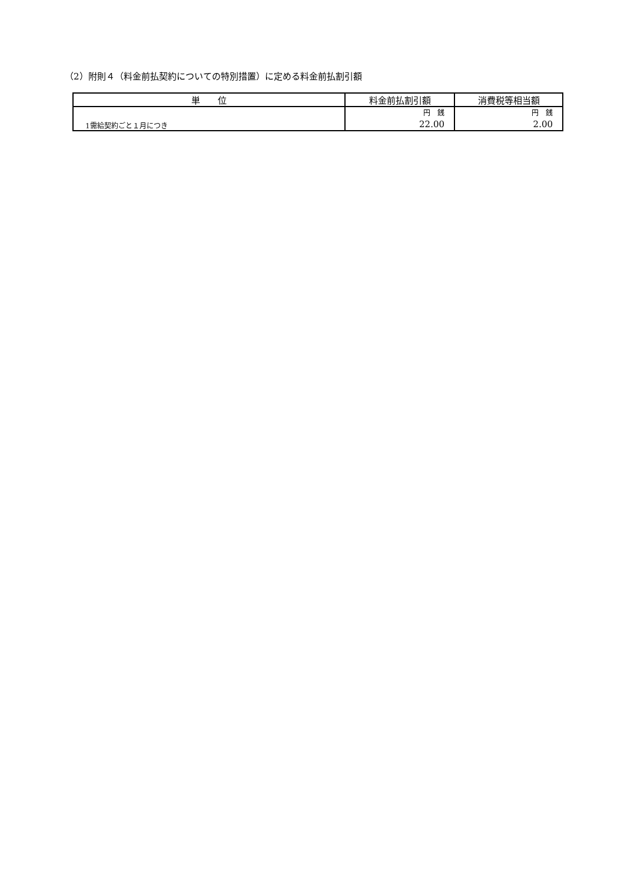（2）附則４（料金前払契約についての特別措置）に定める料金前払割引額
| 単 位 | 料金前払割引額 | 消費税等相当額 |
| --- | --- | --- |
| 1需給契約ごと１月につき | 円 銭 22.00 | 円 銭 2.00 |